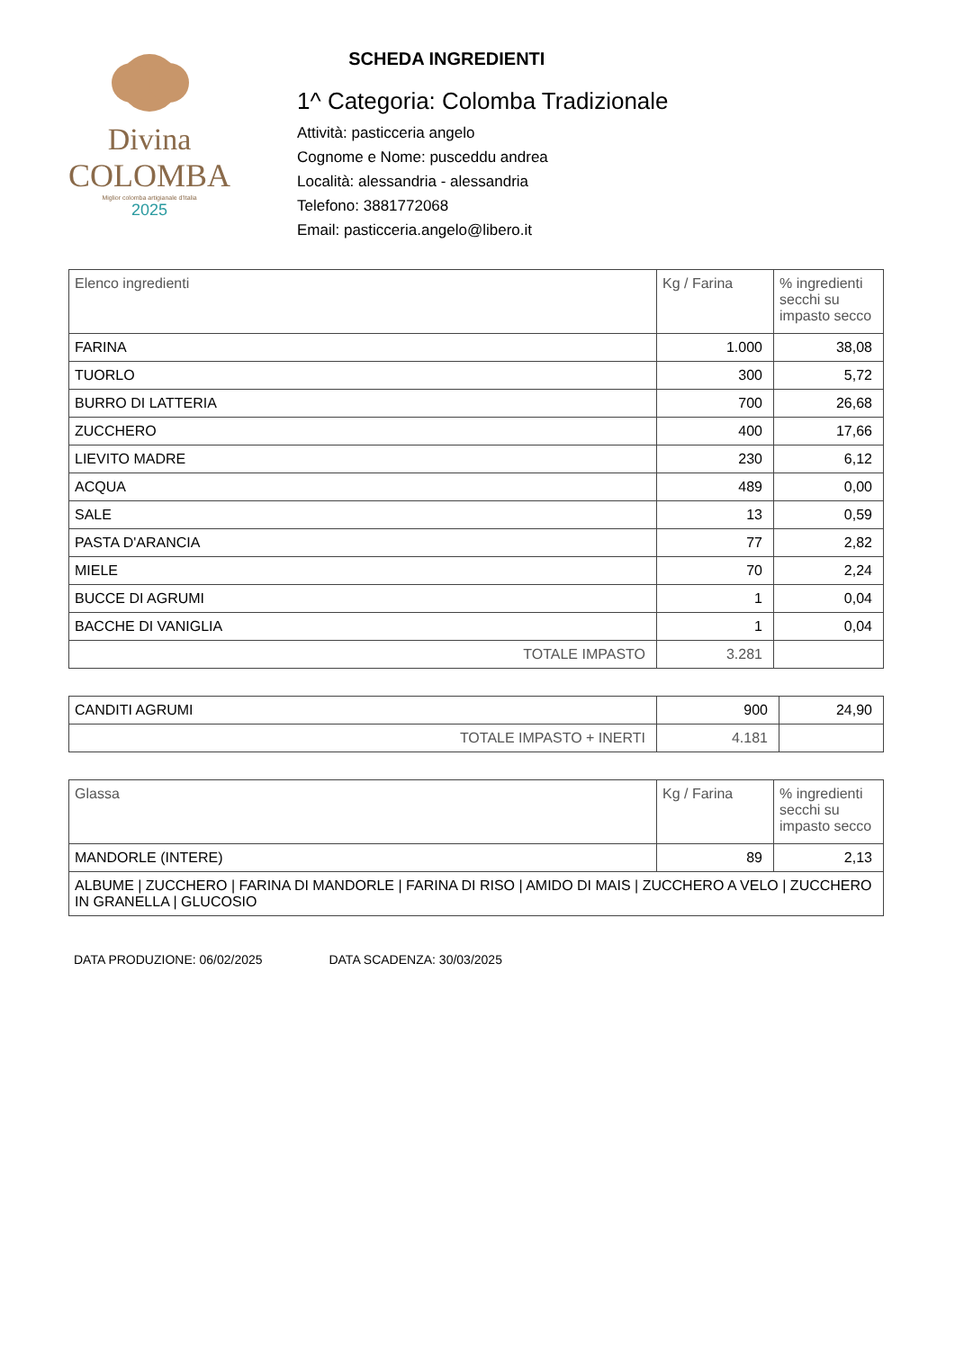Divina
COLOMBA
Miglior colomba artigianale d'Italia
2025
SCHEDA INGREDIENTI
1^ Categoria: Colomba Tradizionale
Attività: pasticceria angelo
Cognome e Nome: pusceddu andrea
Località: alessandria - alessandria
Telefono: 3881772068
Email: pasticceria.angelo@libero.it
| Elenco ingredienti | Kg / Farina | % ingredienti secchi su impasto secco |
| --- | --- | --- |
| FARINA | 1.000 | 38,08 |
| TUORLO | 300 | 5,72 |
| BURRO DI LATTERIA | 700 | 26,68 |
| ZUCCHERO | 400 | 17,66 |
| LIEVITO MADRE | 230 | 6,12 |
| ACQUA | 489 | 0,00 |
| SALE | 13 | 0,59 |
| PASTA D'ARANCIA | 77 | 2,82 |
| MIELE | 70 | 2,24 |
| BUCCE DI AGRUMI | 1 | 0,04 |
| BACCHE DI VANIGLIA | 1 | 0,04 |
| TOTALE IMPASTO | 3.281 | |
| CANDITI AGRUMI | 900 | 24,90 |
| TOTALE IMPASTO + INERTI | 4.181 | |
| Glassa | Kg / Farina | % ingredienti secchi su impasto secco |
| --- | --- | --- |
| MANDORLE (INTERE) | 89 | 2,13 |
| ALBUME / ZUCCHERO / FARINA DI MANDORLE / FARINA DI RISO / AMIDO DI MAIS / ZUCCHERO A VELO / ZUCCHERO IN GRANELLA / GLUCOSIO | | |
DATA PRODUZIONE: 06/02/2025 DATA SCADENZA: 30/03/2025